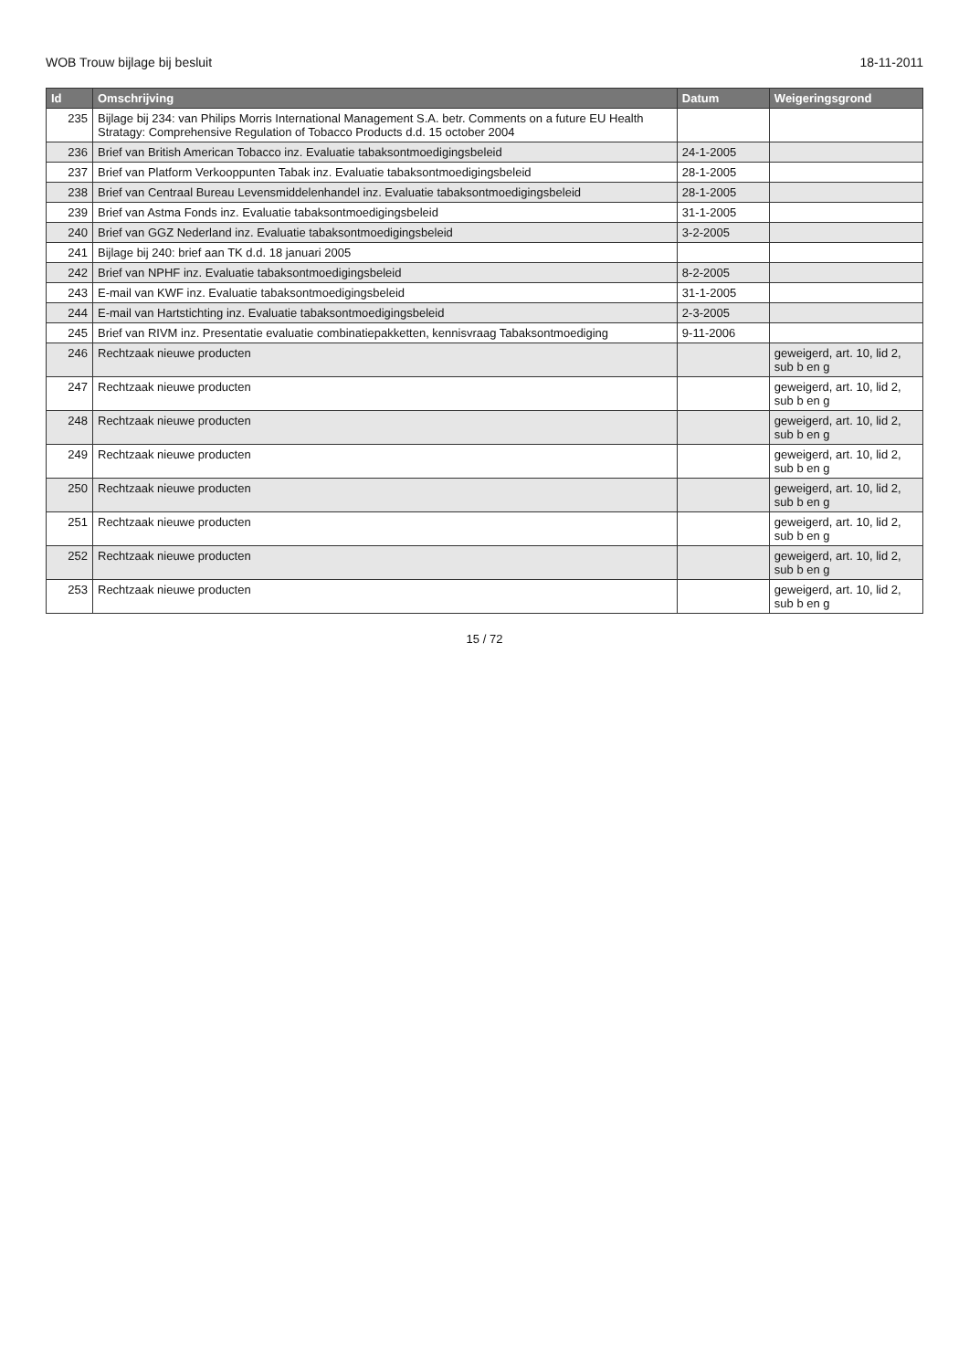WOB Trouw bijlage bij besluit 18-11-2011
| Id | Omschrijving | Datum | Weigeringsgrond |
| --- | --- | --- | --- |
| 235 | Bijlage bij 234: van Philips Morris International Management S.A. betr. Comments on a future EU Health Stratagy: Comprehensive Regulation of Tobacco Products d.d. 15 october 2004 | | |
| 236 | Brief van British American Tobacco inz. Evaluatie tabaksontmoedigingsbeleid | 24-1-2005 | |
| 237 | Brief van Platform Verkooppunten Tabak inz. Evaluatie tabaksontmoedigingsbeleid | 28-1-2005 | |
| 238 | Brief van Centraal Bureau Levensmiddelenhandel inz. Evaluatie tabaksontmoedigingsbeleid | 28-1-2005 | |
| 239 | Brief van Astma Fonds inz. Evaluatie tabaksontmoedigingsbeleid | 31-1-2005 | |
| 240 | Brief van GGZ Nederland inz. Evaluatie tabaksontmoedigingsbeleid | 3-2-2005 | |
| 241 | Bijlage bij 240: brief aan TK d.d. 18 januari 2005 | | |
| 242 | Brief van NPHF inz. Evaluatie tabaksontmoedigingsbeleid | 8-2-2005 | |
| 243 | E-mail van KWF inz. Evaluatie tabaksontmoedigingsbeleid | 31-1-2005 | |
| 244 | E-mail van Hartstichting inz. Evaluatie tabaksontmoedigingsbeleid | 2-3-2005 | |
| 245 | Brief van RIVM inz. Presentatie evaluatie combinatiepakketten, kennisvraag Tabaksontmoediging | 9-11-2006 | |
| 246 | Rechtzaak nieuwe producten | | geweigerd, art. 10, lid 2, sub b en g |
| 247 | Rechtzaak nieuwe producten | | geweigerd, art. 10, lid 2, sub b en g |
| 248 | Rechtzaak nieuwe producten | | geweigerd, art. 10, lid 2, sub b en g |
| 249 | Rechtzaak nieuwe producten | | geweigerd, art. 10, lid 2, sub b en g |
| 250 | Rechtzaak nieuwe producten | | geweigerd, art. 10, lid 2, sub b en g |
| 251 | Rechtzaak nieuwe producten | | geweigerd, art. 10, lid 2, sub b en g |
| 252 | Rechtzaak nieuwe producten | | geweigerd, art. 10, lid 2, sub b en g |
| 253 | Rechtzaak nieuwe producten | | geweigerd, art. 10, lid 2, sub b en g |
15 / 72